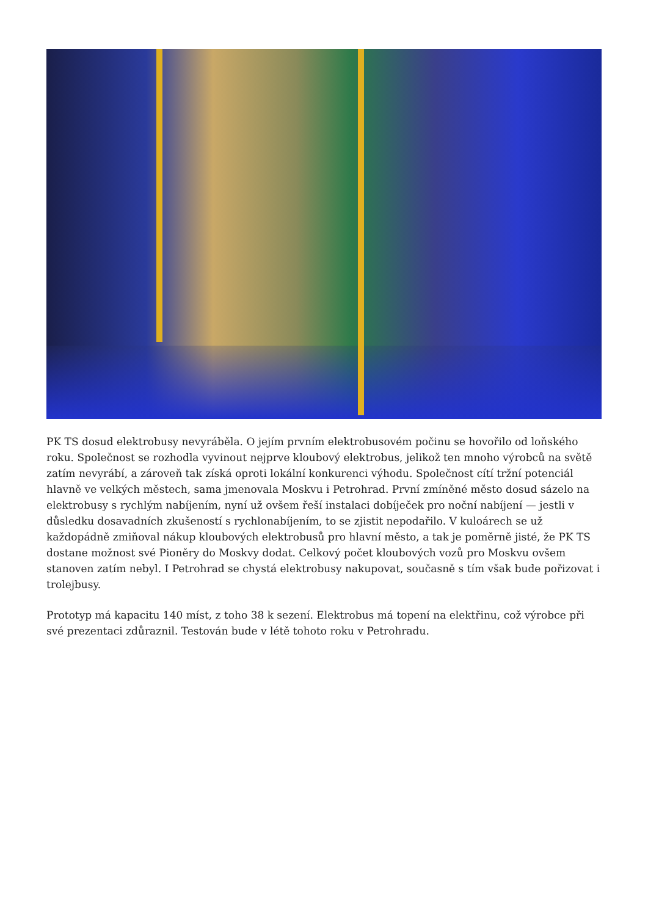PK TS dosud elektrobusy nevyráběla. O jejím prvním elektrobusovém počinu se hovořilo od loňského roku. Společnost se rozhodla vyvinout nejprve kloubový elektrobus, jelikož ten mnoho výrobců na světě zatím nevyrábí, a zároveň tak získá oproti lokální konkurenci výhodu. Společnost cítí tržní potenciál hlavně ve velkých městech, sama jmenovala Moskvu i Petrohrad. První zmíněné město dosud sázelo na elektrobusy s rychlým nabíjením, nyní už ovšem řeší instalaci dobíječek pro noční nabíjení — jestli v důsledku dosavadních zkušeností s rychlonabíjením, to se zjistit nepodařilo. V kuloárech se už každopádně zmiňoval nákup kloubových elektrobusů pro hlavní město, a tak je poměrně jisté, že PK TS dostane možnost své Pioněry do Moskvy dodat. Celkový počet kloubových vozů pro Moskvu ovšem stanoven zatím nebyl. I Petrohrad se chystá elektrobusy nakupovat, současně s tím však bude pořizovat i trolejbusy.
Prototyp má kapacitu 140 míst, z toho 38 k sezení. Elektrobus má topení na elektřinu, což výrobce při své prezentaci zdůraznil. Testován bude v létě tohoto roku v Petrohradu.